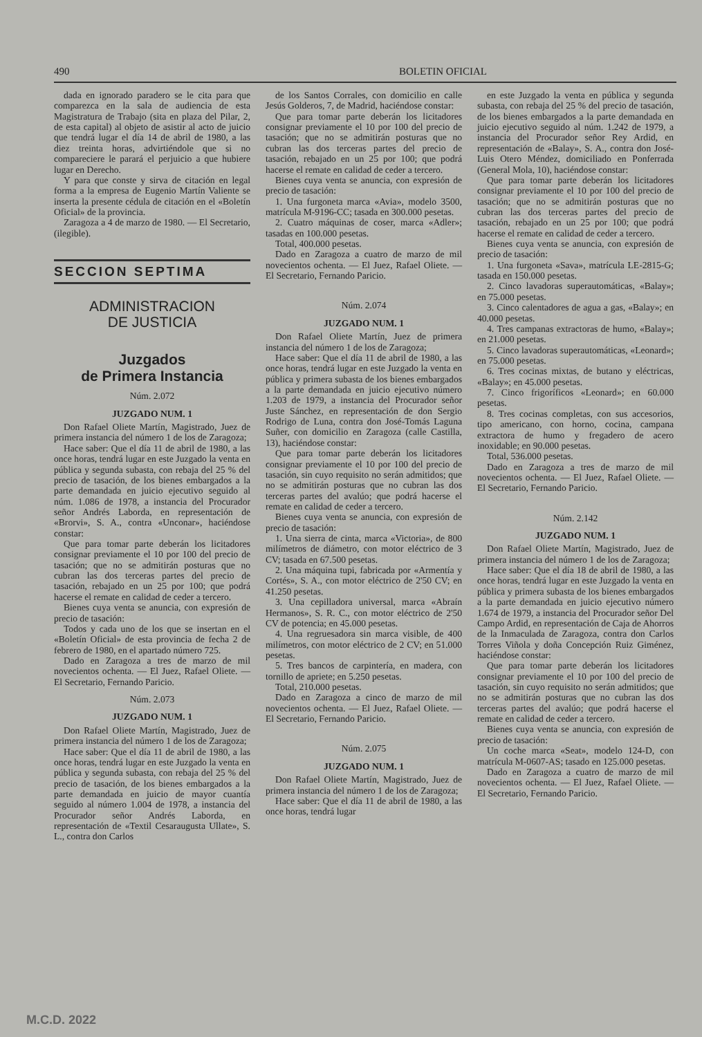490 BOLETIN OFICIAL
dada en ignorado paradero se le cita para que comparezca en la sala de audiencia de esta Magistratura de Trabajo (sita en plaza del Pilar, 2, de esta capital) al objeto de asistir al acto de juicio que tendrá lugar el día 14 de abril de 1980, a las diez treinta horas, advirtiéndole que si no compareciere le parará el perjuicio a que hubiere lugar en Derecho.
Y para que conste y sirva de citación en legal forma a la empresa de Eugenio Martín Valiente se inserta la presente cédula de citación en el «Boletín Oficial» de la provincia.
Zaragoza a 4 de marzo de 1980. — El Secretario, (ilegible).
SECCION SEPTIMA
ADMINISTRACION
DE JUSTICIA
Juzgados
de Primera Instancia
Núm. 2.072
JUZGADO NUM. 1
Don Rafael Oliete Martín, Magistrado, Juez de primera instancia del número 1 de los de Zaragoza;
Hace saber: Que el día 11 de abril de 1980, a las once horas, tendrá lugar en este Juzgado la venta en pública y segunda subasta, con rebaja del 25 % del precio de tasación, de los bienes embargados a la parte demandada en juicio ejecutivo seguido al núm. 1.086 de 1978, a instancia del Procurador señor Andrés Laborda, en representación de «Brorvi», S. A., contra «Unconar», haciéndose constar:
Que para tomar parte deberán los licitadores consignar previamente el 10 por 100 del precio de tasación; que no se admitirán posturas que no cubran las dos terceras partes del precio de tasación, rebajado en un 25 por 100; que podrá hacerse el remate en calidad de ceder a tercero.
Bienes cuya venta se anuncia, con expresión de precio de tasación:
Todos y cada uno de los que se insertan en el «Boletín Oficial» de esta provincia de fecha 2 de febrero de 1980, en el apartado número 725.
Dado en Zaragoza a tres de marzo de mil novecientos ochenta. — El Juez, Rafael Oliete. — El Secretario, Fernando Paricio.
Núm. 2.073
JUZGADO NUM. 1
Don Rafael Oliete Martín, Magistrado, Juez de primera instancia del número 1 de los de Zaragoza;
Hace saber: Que el día 11 de abril de 1980, a las once horas, tendrá lugar en este Juzgado la venta en pública y segunda subasta, con rebaja del 25 % del precio de tasación, de los bienes embargados a la parte demandada en juicio de mayor cuantía seguido al número 1.004 de 1978, a instancia del Procurador señor Andrés Laborda, en representación de «Textil Cesaraugusta Ullate», S. L., contra don Carlos
de los Santos Corrales, con domicilio en calle Jesús Golderos, 7, de Madrid, haciéndose constar:
Que para tomar parte deberán los licitadores consignar previamente el 10 por 100 del precio de tasación; que no se admitirán posturas que no cubran las dos terceras partes del precio de tasación, rebajado en un 25 por 100; que podrá hacerse el remate en calidad de ceder a tercero.
Bienes cuya venta se anuncia, con expresión de precio de tasación:
1. Una furgoneta marca «Avia», modelo 3500, matrícula M-9196-CC; tasada en 300.000 pesetas.
2. Cuatro máquinas de coser, marca «Adler»; tasadas en 100.000 pesetas.
Total, 400.000 pesetas.
Dado en Zaragoza a cuatro de marzo de mil novecientos ochenta. — El Juez, Rafael Oliete. — El Secretario, Fernando Paricio.
Núm. 2.074
JUZGADO NUM. 1
Don Rafael Oliete Martín, Juez de primera instancia del número 1 de los de Zaragoza;
Hace saber: Que el día 11 de abril de 1980, a las once horas, tendrá lugar en este Juzgado la venta en pública y primera subasta de los bienes embargados a la parte demandada en juicio ejecutivo número 1.203 de 1979, a instancia del Procurador señor Juste Sánchez, en representación de don Sergio Rodrigo de Luna, contra don José-Tomás Laguna Suñer, con domicilio en Zaragoza (calle Castilla, 13), haciéndose constar:
Que para tomar parte deberán los licitadores consignar previamente el 10 por 100 del precio de tasación, sin cuyo requisito no serán admitidos; que no se admitirán posturas que no cubran las dos terceras partes del avalúo; que podrá hacerse el remate en calidad de ceder a tercero.
Bienes cuya venta se anuncia, con expresión de precio de tasación:
1. Una sierra de cinta, marca «Victoria», de 800 milímetros de diámetro, con motor eléctrico de 3 CV; tasada en 67.500 pesetas.
2. Una máquina tupi, fabricada por «Armentía y Cortés», S. A., con motor eléctrico de 2'50 CV; en 41.250 pesetas.
3. Una cepilladora universal, marca «Abraín Hermanos», S. R. C., con motor eléctrico de 2'50 CV de potencia; en 45.000 pesetas.
4. Una regruesadora sin marca visible, de 400 milímetros, con motor eléctrico de 2 CV; en 51.000 pesetas.
5. Tres bancos de carpintería, en madera, con tornillo de apriete; en 5.250 pesetas.
Total, 210.000 pesetas.
Dado en Zaragoza a cinco de marzo de mil novecientos ochenta. — El Juez, Rafael Oliete. — El Secretario, Fernando Paricio.
Núm. 2.075
JUZGADO NUM. 1
Don Rafael Oliete Martín, Magistrado, Juez de primera instancia del número 1 de los de Zaragoza;
Hace saber: Que el día 11 de abril de 1980, a las once horas, tendrá lugar
en este Juzgado la venta en pública y segunda subasta, con rebaja del 25 % del precio de tasación, de los bienes embargados a la parte demandada en juicio ejecutivo seguido al núm. 1.242 de 1979, a instancia del Procurador señor Rey Ardid, en representación de «Balay», S. A., contra don José-Luis Otero Méndez, domiciliado en Ponferrada (General Mola, 10), haciéndose constar:
Que para tomar parte deberán los licitadores consignar previamente el 10 por 100 del precio de tasación; que no se admitirán posturas que no cubran las dos terceras partes del precio de tasación, rebajado en un 25 por 100; que podrá hacerse el remate en calidad de ceder a tercero.
Bienes cuya venta se anuncia, con expresión de precio de tasación:
1. Una furgoneta «Sava», matrícula LE-2815-G; tasada en 150.000 pesetas.
2. Cinco lavadoras superautomáticas, «Balay»; en 75.000 pesetas.
3. Cinco calentadores de agua a gas, «Balay»; en 40.000 pesetas.
4. Tres campanas extractoras de humo, «Balay»; en 21.000 pesetas.
5. Cinco lavadoras superautomáticas, «Leonard»; en 75.000 pesetas.
6. Tres cocinas mixtas, de butano y eléctricas, «Balay»; en 45.000 pesetas.
7. Cinco frigoríficos «Leonard»; en 60.000 pesetas.
8. Tres cocinas completas, con sus accesorios, tipo americano, con horno, cocina, campana extractora de humo y fregadero de acero inoxidable; en 90.000 pesetas.
Total, 536.000 pesetas.
Dado en Zaragoza a tres de marzo de mil novecientos ochenta. — El Juez, Rafael Oliete. — El Secretario, Fernando Paricio.
Núm. 2.142
JUZGADO NUM. 1
Don Rafael Oliete Martín, Magistrado, Juez de primera instancia del número 1 de los de Zaragoza;
Hace saber: Que el día 18 de abril de 1980, a las once horas, tendrá lugar en este Juzgado la venta en pública y primera subasta de los bienes embargados a la parte demandada en juicio ejecutivo número 1.674 de 1979, a instancia del Procurador señor Del Campo Ardid, en representación de Caja de Ahorros de la Inmaculada de Zaragoza, contra don Carlos Torres Viñola y doña Concepción Ruiz Giménez, haciéndose constar:
Que para tomar parte deberán los licitadores consignar previamente el 10 por 100 del precio de tasación, sin cuyo requisito no serán admitidos; que no se admitirán posturas que no cubran las dos terceras partes del avalúo; que podrá hacerse el remate en calidad de ceder a tercero.
Bienes cuya venta se anuncia, con expresión de precio de tasación:
Un coche marca «Seat», modelo 124-D, con matrícula M-0607-AS; tasado en 125.000 pesetas.
Dado en Zaragoza a cuatro de marzo de mil novecientos ochenta. — El Juez, Rafael Oliete. — El Secretario, Fernando Paricio.
M.C.D. 2022